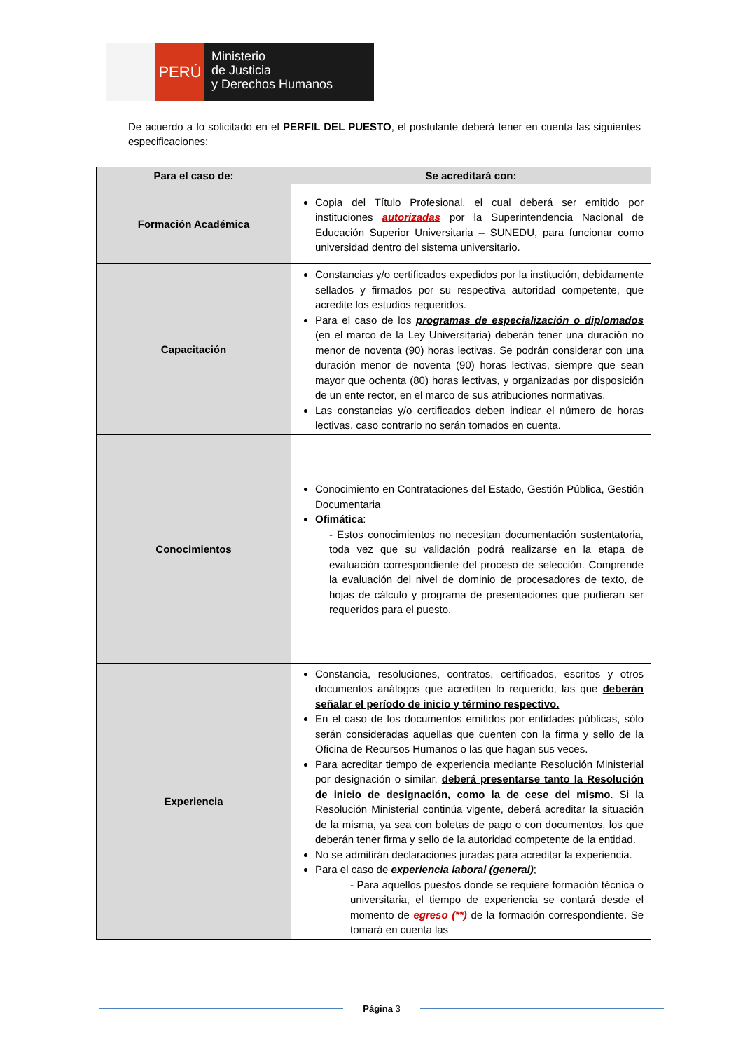PERÚ
Ministerio
de Justicia
y Derechos Humanos
De acuerdo a lo solicitado en el PERFIL DEL PUESTO, el postulante deberá tener en cuenta las siguientes especificaciones:
| Para el caso de: | Se acreditará con: |
| --- | --- |
| Formación Académica | Copia del Título Profesional, el cual deberá ser emitido por instituciones autorizadas por la Superintendencia Nacional de Educación Superior Universitaria – SUNEDU, para funcionar como universidad dentro del sistema universitario. |
| Capacitación | Constancias y/o certificados expedidos por la institución, debidamente sellados y firmados por su respectiva autoridad competente, que acredite los estudios requeridos. Para el caso de los programas de especialización o diplomados (en el marco de la Ley Universitaria) deberán tener una duración no menor de noventa (90) horas lectivas. Se podrán considerar con una duración menor de noventa (90) horas lectivas, siempre que sean mayor que ochenta (80) horas lectivas, y organizadas por disposición de un ente rector, en el marco de sus atribuciones normativas. Las constancias y/o certificados deben indicar el número de horas lectivas, caso contrario no serán tomados en cuenta. |
| Conocimientos | Conocimiento en Contrataciones del Estado, Gestión Pública, Gestión Documentaria Ofimática : - Estos conocimientos no necesitan documentación sustentatoria, toda vez que su validación podrá realizarse en la etapa de evaluación correspondiente del proceso de selección. Comprende la evaluación del nivel de dominio de procesadores de texto, de hojas de cálculo y programa de presentaciones que pudieran ser requeridos para el puesto. |
| Experiencia | Constancia, resoluciones, contratos, certificados, escritos y otros documentos análogos que acrediten lo requerido, las que deberán señalar el período de inicio y término respectivo. En el caso de los documentos emitidos por entidades públicas, sólo serán consideradas aquellas que cuenten con la firma y sello de la Oficina de Recursos Humanos o las que hagan sus veces. Para acreditar tiempo de experiencia mediante Resolución Ministerial por designación o similar, deberá presentarse tanto la Resolución de inicio de designación, como la de cese del mismo . Si la Resolución Ministerial continúa vigente, deberá acreditar la situación de la misma, ya sea con boletas de pago o con documentos, los que deberán tener firma y sello de la autoridad competente de la entidad. No se admitirán declaraciones juradas para acreditar la experiencia. Para el caso de experiencia laboral (general) ; - Para aquellos puestos donde se requiere formación técnica o universitaria, el tiempo de experiencia se contará desde el momento de egreso (**) de la formación correspondiente. Se tomará en cuenta las |
Página 3